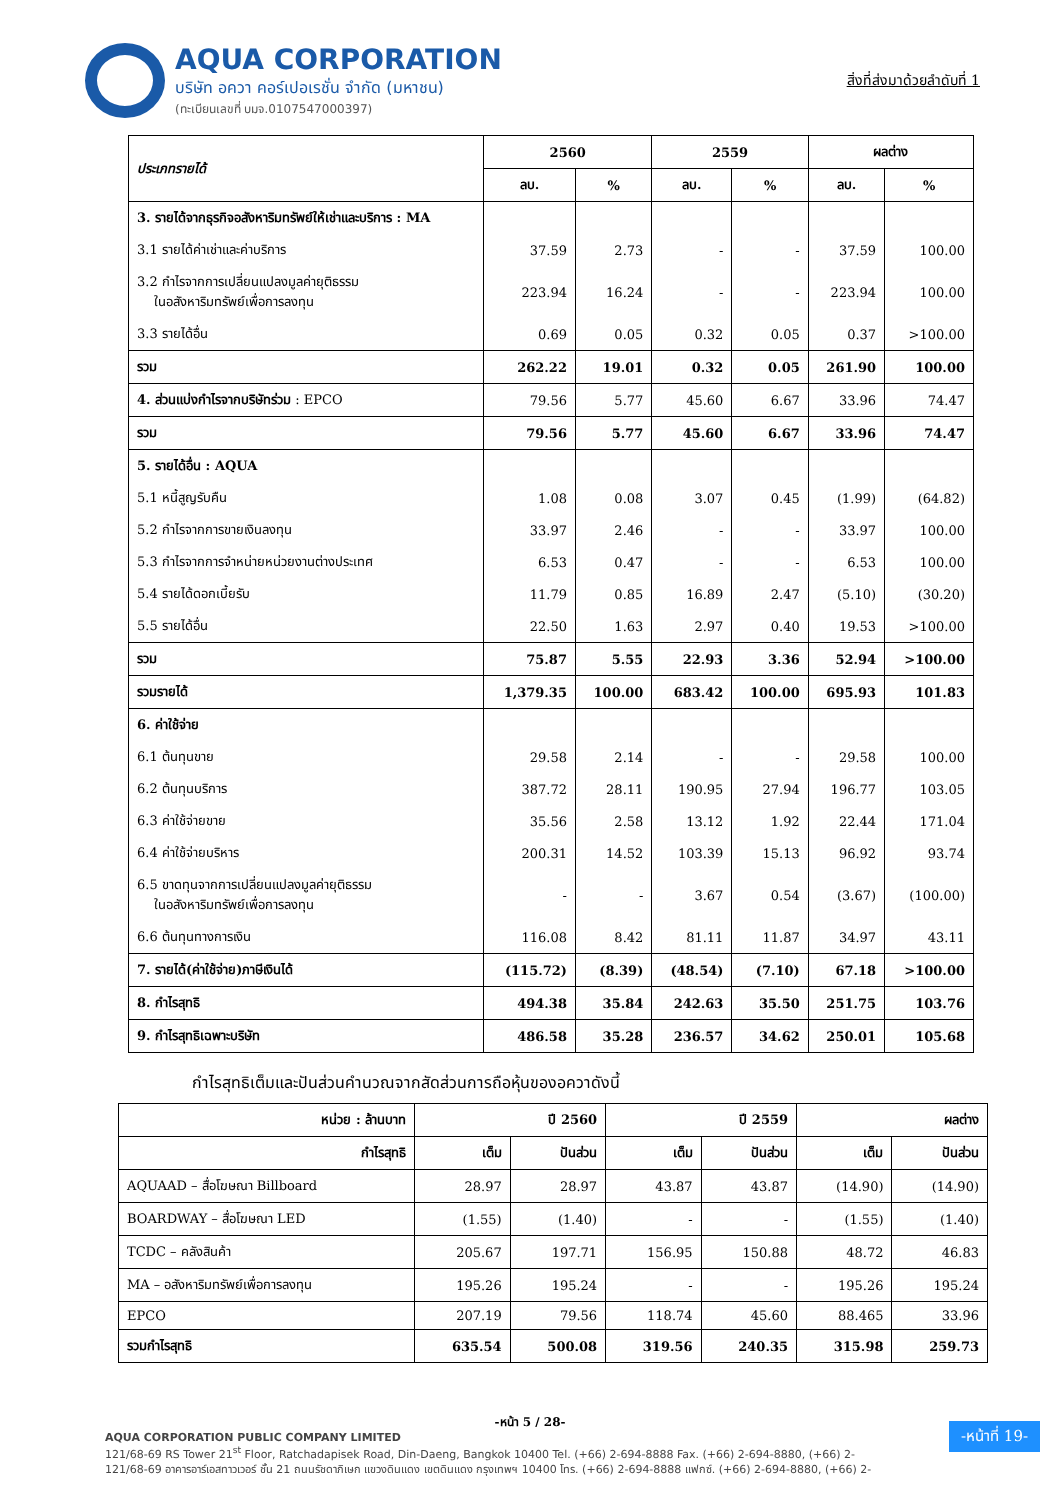AQUA CORPORATION
บริษัท อควา คอร์เปอเรชั่น จำกัด (มหาชน)
(ทะเบียนเลขที่ บมจ.0107547000397)
สิ่งที่ส่งมาด้วยลำดับที่ 1
| ประเภทรายได้ | 2560 | | 2559 | | ผลต่าง | |
| --- | --- | --- | --- | --- | --- | --- |
| | ลบ. | % | ลบ. | % | ลบ. | % |
| 3. รายได้จากธุรกิจอสังหาริมทรัพย์ให้เช่าและบริการ : MA | | | | | | |
| 3.1 รายได้ค่าเช่าและค่าบริการ | 37.59 | 2.73 | - | - | 37.59 | 100.00 |
| 3.2 กำไรจากการเปลี่ยนแปลงมูลค่ายุติธรรม ในอสังหาริมทรัพย์เพื่อการลงทุน | 223.94 | 16.24 | - | - | 223.94 | 100.00 |
| 3.3 รายได้อื่น | 0.69 | 0.05 | 0.32 | 0.05 | 0.37 | >100.00 |
| รวม | 262.22 | 19.01 | 0.32 | 0.05 | 261.90 | 100.00 |
| 4. ส่วนแบ่งกำไรจากบริษัทร่วม : EPCO | 79.56 | 5.77 | 45.60 | 6.67 | 33.96 | 74.47 |
| รวม | 79.56 | 5.77 | 45.60 | 6.67 | 33.96 | 74.47 |
| 5. รายได้อื่น : AQUA | | | | | | |
| 5.1 หนี้สูญรับคืน | 1.08 | 0.08 | 3.07 | 0.45 | (1.99) | (64.82) |
| 5.2 กำไรจากการขายเงินลงทุน | 33.97 | 2.46 | - | - | 33.97 | 100.00 |
| 5.3 กำไรจากการจำหน่ายหน่วยงานต่างประเทศ | 6.53 | 0.47 | - | - | 6.53 | 100.00 |
| 5.4 รายได้ดอกเบี้ยรับ | 11.79 | 0.85 | 16.89 | 2.47 | (5.10) | (30.20) |
| 5.5 รายได้อื่น | 22.50 | 1.63 | 2.97 | 0.40 | 19.53 | >100.00 |
| รวม | 75.87 | 5.55 | 22.93 | 3.36 | 52.94 | >100.00 |
| รวมรายได้ | 1,379.35 | 100.00 | 683.42 | 100.00 | 695.93 | 101.83 |
| 6. ค่าใช้จ่าย | | | | | | |
| 6.1 ต้นทุนขาย | 29.58 | 2.14 | - | - | 29.58 | 100.00 |
| 6.2 ต้นทุนบริการ | 387.72 | 28.11 | 190.95 | 27.94 | 196.77 | 103.05 |
| 6.3 ค่าใช้จ่ายขาย | 35.56 | 2.58 | 13.12 | 1.92 | 22.44 | 171.04 |
| 6.4 ค่าใช้จ่ายบริหาร | 200.31 | 14.52 | 103.39 | 15.13 | 96.92 | 93.74 |
| 6.5 ขาดทุนจากการเปลี่ยนแปลงมูลค่ายุติธรรม ในอสังหาริมทรัพย์เพื่อการลงทุน | - | - | 3.67 | 0.54 | (3.67) | (100.00) |
| 6.6 ต้นทุนทางการเงิน | 116.08 | 8.42 | 81.11 | 11.87 | 34.97 | 43.11 |
| 7. รายได้(ค่าใช้จ่าย)ภาษีเงินได้ | (115.72) | (8.39) | (48.54) | (7.10) | 67.18 | >100.00 |
| 8. กำไรสุทธิ | 494.38 | 35.84 | 242.63 | 35.50 | 251.75 | 103.76 |
| 9. กำไรสุทธิเฉพาะบริษัท | 486.58 | 35.28 | 236.57 | 34.62 | 250.01 | 105.68 |
กำไรสุทธิเต็มและปันส่วนคำนวณจากสัดส่วนการถือหุ้นของอควาดังนี้
| หน่วย : ล้านบาท | ปี 2560 | | ปี 2559 | | ผลต่าง | |
| --- | --- | --- | --- | --- | --- | --- |
| กำไรสุทธิ | เต็ม | ปันส่วน | เต็ม | ปันส่วน | เต็ม | ปันส่วน |
| AQUAAD – สื่อโฆษณา Billboard | 28.97 | 28.97 | 43.87 | 43.87 | (14.90) | (14.90) |
| BOARDWAY – สื่อโฆษณา LED | (1.55) | (1.40) | - | - | (1.55) | (1.40) |
| TCDC – คลังสินค้า | 205.67 | 197.71 | 156.95 | 150.88 | 48.72 | 46.83 |
| MA – อสังหาริมทรัพย์เพื่อการลงทุน | 195.26 | 195.24 | - | - | 195.26 | 195.24 |
| EPCO | 207.19 | 79.56 | 118.74 | 45.60 | 88.465 | 33.96 |
| รวมกำไรสุทธิ | 635.54 | 500.08 | 319.56 | 240.35 | 315.98 | 259.73 |
-หน้า 5 / 28-
AQUA CORPORATION PUBLIC COMPANY LIMITED
121/68-69 RS Tower 21<sup>st</sup> Floor, Ratchadapisek Road, Din-Daeng, Bangkok 10400 Tel. (+66) 2-694-8888 Fax. (+66) 2-694-8880, (+66) 2-
121/68-69 อาคารอาร์เอสทาวเวอร์ ชั้น 21 ถนนรัชดาภิเษก แขวงดินแดง เขตดินแดง กรุงเทพฯ 10400 โทร. (+66) 2-694-8888 แฟกซ์. (+66) 2-694-8880, (+66) 2-
-หน้าที่ 19-